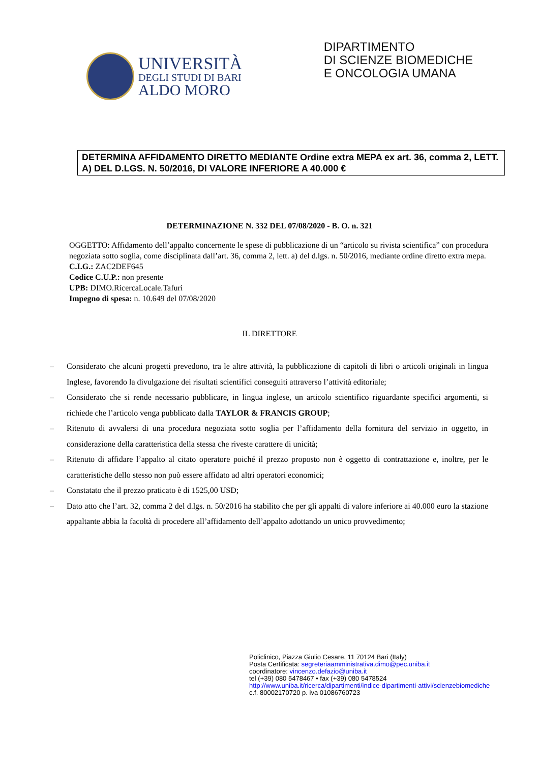UNIVERSITÀ
DEGLI STUDI DI BARI
ALDO MORO
DIPARTIMENTO
DI SCIENZE BIOMEDICHE
E ONCOLOGIA UMANA
DETERMINA AFFIDAMENTO DIRETTO MEDIANTE Ordine extra MEPA ex art. 36, comma 2, LETT. A) DEL D.LGS. N. 50/2016, DI VALORE INFERIORE A 40.000 €
DETERMINAZIONE N. 332 DEL 07/08/2020 - B. O. n. 321
OGGETTO: Affidamento dell’appalto concernente le spese di pubblicazione di un “articolo su rivista scientifica” con procedura negoziata sotto soglia, come disciplinata dall’art. 36, comma 2, lett. a) del d.lgs. n. 50/2016, mediante ordine diretto extra mepa.
C.I.G.: ZAC2DEF645
Codice C.U.P.: non presente
UPB: DIMO.RicercaLocale.Tafuri
Impegno di spesa: n. 10.649 del 07/08/2020
IL DIRETTORE
– Considerato che alcuni progetti prevedono, tra le altre attività, la pubblicazione di capitoli di libri o articoli originali in lingua Inglese, favorendo la divulgazione dei risultati scientifici conseguiti attraverso l’attività editoriale;
– Considerato che si rende necessario pubblicare, in lingua inglese, un articolo scientifico riguardante specifici argomenti, si richiede che l’articolo venga pubblicato dalla TAYLOR & FRANCIS GROUP;
– Ritenuto di avvalersi di una procedura negoziata sotto soglia per l’affidamento della fornitura del servizio in oggetto, in considerazione della caratteristica della stessa che riveste carattere di unicità;
– Ritenuto di affidare l’appalto al citato operatore poiché il prezzo proposto non è oggetto di contrattazione e, inoltre, per le caratteristiche dello stesso non può essere affidato ad altri operatori economici;
– Constatato che il prezzo praticato è di 1525,00 USD;
– Dato atto che l’art. 32, comma 2 del d.lgs. n. 50/2016 ha stabilito che per gli appalti di valore inferiore ai 40.000 euro la stazione appaltante abbia la facoltà di procedere all’affidamento dell’appalto adottando un unico provvedimento;
Policlinico, Piazza Giulio Cesare, 11 70124 Bari (Italy)
Posta Certificata: segreteriaamministrativa.dimo@pec.uniba.it
coordinatore: vincenzo.defazio@uniba.it
tel (+39) 080 5478467 • fax (+39) 080 5478524
http://www.uniba.it/ricerca/dipartimenti/indice-dipartimenti-attivi/scienzebiomediche
c.f. 80002170720 p. iva 01086760723